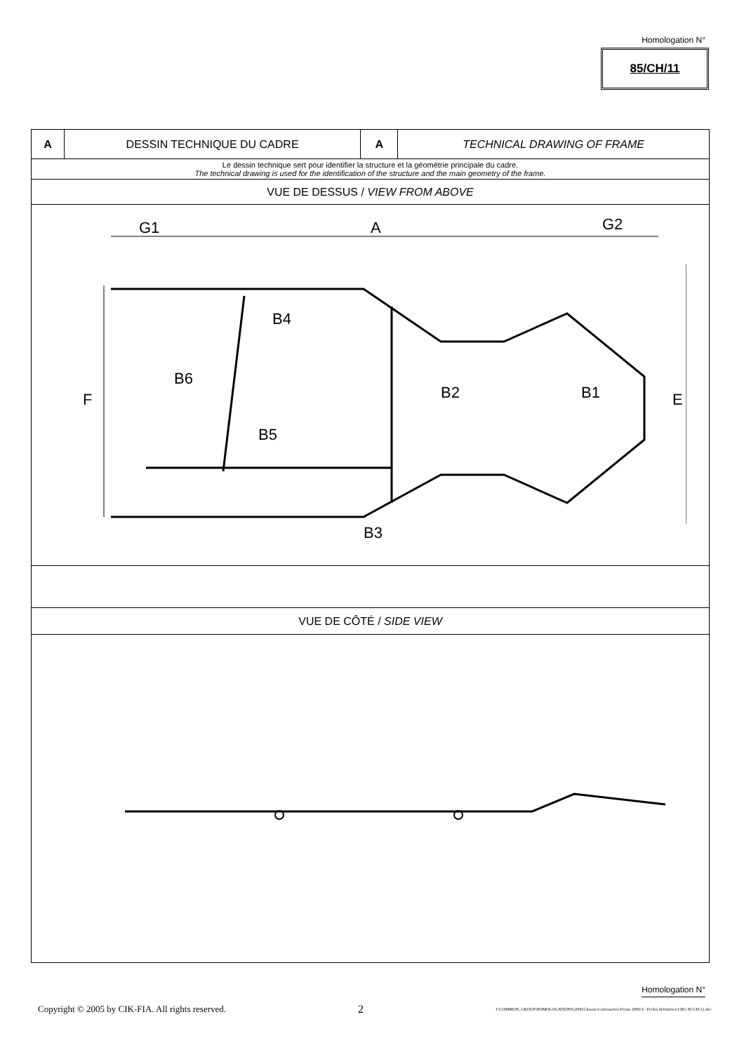Homologation N°
85/CH/11
| A | DESSIN TECHNIQUE DU CADRE | A | TECHNICAL DRAWING OF FRAME |
| Le dessin technique sert pour identifier la structure et la géométrie principale du cadre. The technical drawing is used for the identification of the structure and the main geometry of the frame. | | | |
| VUE DE DESSUS / VIEW FROM ABOVE | | | |
| G1 A G2 B4 B6 B2 B1 B5 B3 F E | | | |
| VUE DE CÔTÉ / SIDE VIEW | | | |
Homologation N°
Copyright © 2005 by CIK-FIA. All rights reserved. 2 J:\COMMON_GROUP\HOMOLOGATIONS\2006\Chassis-Carrosseries-Freins 2006\3 - Fiches definitives\CRG 85-CH-11.doc